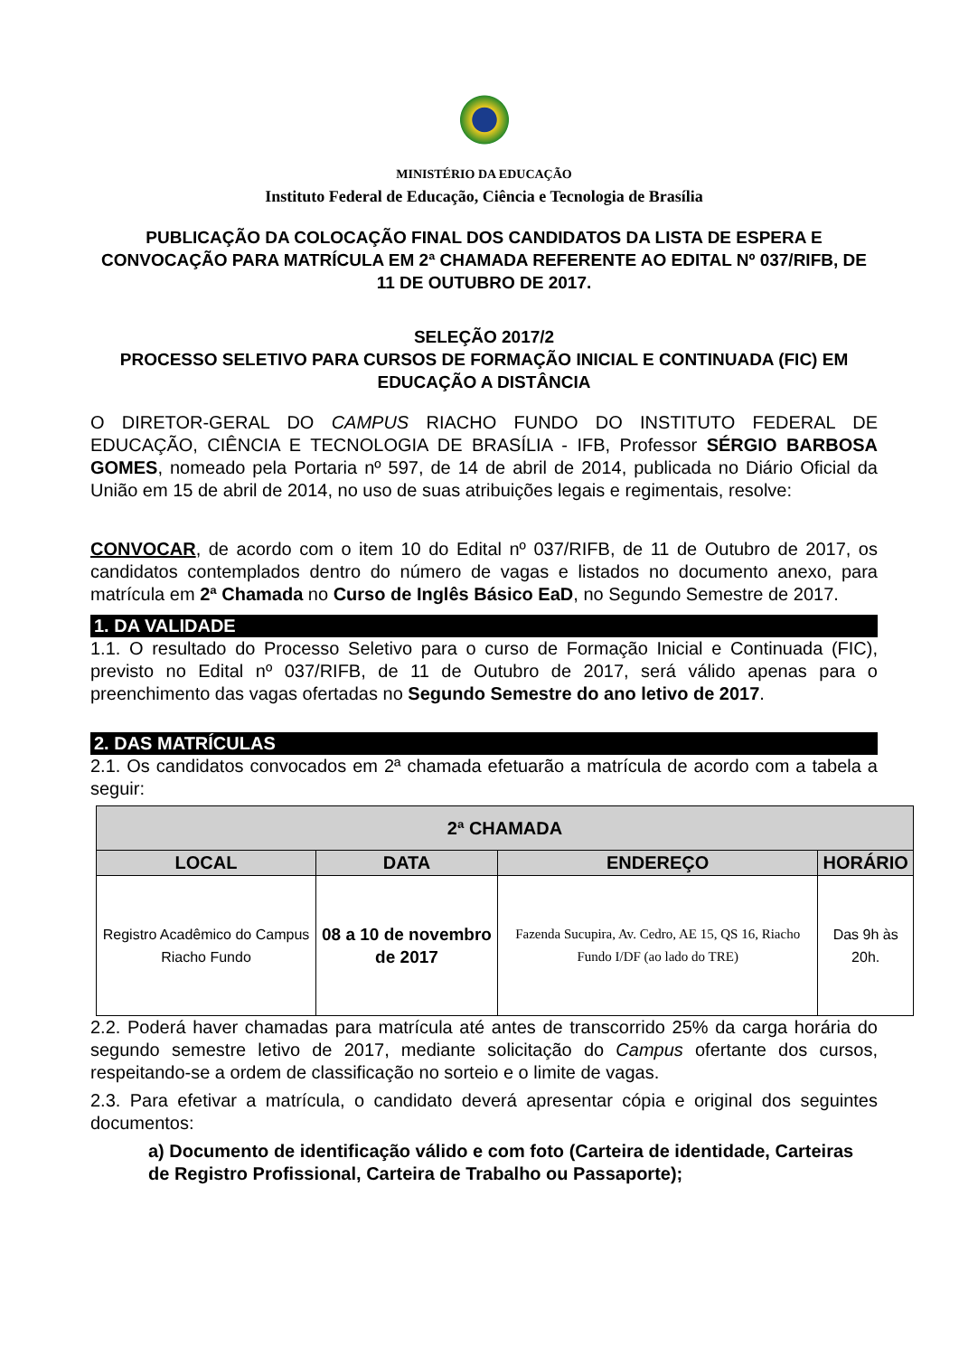MINISTÉRIO DA EDUCAÇÃO
Instituto Federal de Educação, Ciência e Tecnologia de Brasília
PUBLICAÇÃO DA COLOCAÇÃO FINAL DOS CANDIDATOS DA LISTA DE ESPERA E CONVOCAÇÃO PARA MATRÍCULA EM 2ª CHAMADA REFERENTE AO EDITAL Nº 037/RIFB, DE 11 DE OUTUBRO DE 2017.
SELEÇÃO 2017/2
PROCESSO SELETIVO PARA CURSOS DE FORMAÇÃO INICIAL E CONTINUADA (FIC) EM EDUCAÇÃO A DISTÂNCIA
O DIRETOR-GERAL DO CAMPUS RIACHO FUNDO DO INSTITUTO FEDERAL DE EDUCAÇÃO, CIÊNCIA E TECNOLOGIA DE BRASÍLIA - IFB, Professor SÉRGIO BARBOSA GOMES, nomeado pela Portaria nº 597, de 14 de abril de 2014, publicada no Diário Oficial da União em 15 de abril de 2014, no uso de suas atribuições legais e regimentais, resolve:
CONVOCAR, de acordo com o item 10 do Edital nº 037/RIFB, de 11 de Outubro de 2017, os candidatos contemplados dentro do número de vagas e listados no documento anexo, para matrícula em 2ª Chamada no Curso de Inglês Básico EaD, no Segundo Semestre de 2017.
1. DA VALIDADE
1.1. O resultado do Processo Seletivo para o curso de Formação Inicial e Continuada (FIC), previsto no Edital nº 037/RIFB, de 11 de Outubro de 2017, será válido apenas para o preenchimento das vagas ofertadas no Segundo Semestre do ano letivo de 2017.
2. DAS MATRÍCULAS
2.1. Os candidatos convocados em 2ª chamada efetuarão a matrícula de acordo com a tabela a seguir:
| 2ª CHAMADA | | | |
| --- | --- | --- | --- |
| LOCAL | DATA | ENDEREÇO | HORÁRIO |
| Registro Acadêmico do Campus Riacho Fundo | 08 a 10 de novembro de 2017 | Fazenda Sucupira, Av. Cedro, AE 15, QS 16, Riacho Fundo I/DF (ao lado do TRE) | Das 9h às 20h. |
2.2. Poderá haver chamadas para matrícula até antes de transcorrido 25% da carga horária do segundo semestre letivo de 2017, mediante solicitação do Campus ofertante dos cursos, respeitando-se a ordem de classificação no sorteio e o limite de vagas.
2.3. Para efetivar a matrícula, o candidato deverá apresentar cópia e original dos seguintes documentos:
a) Documento de identificação válido e com foto (Carteira de identidade, Carteiras de Registro Profissional, Carteira de Trabalho ou Passaporte);